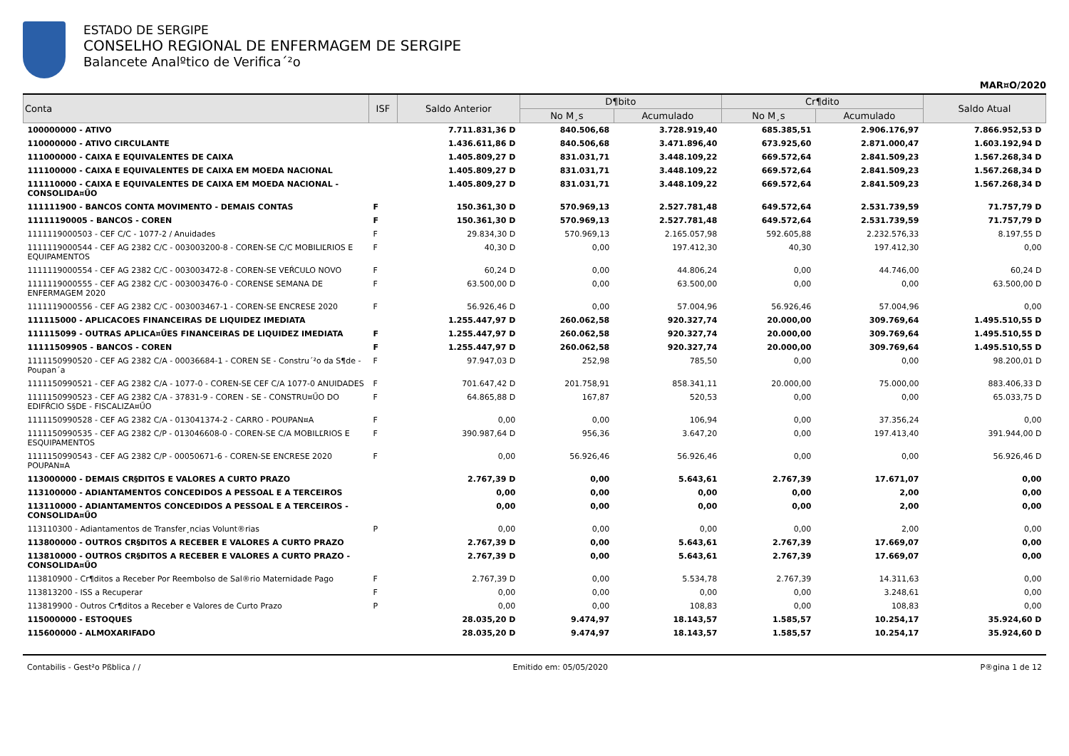ESTADO DE SERGIPE
CONSELHO REGIONAL DE ENFERMAGEM DE SERGIPE
Balancete Analºtico de Verifica´²o
MAR¤O/2020
| Conta | ISF | Saldo Anterior | D¶bito | | Cr¶dito | | Saldo Atual |
| --- | --- | --- | --- | --- | --- | --- | --- |
| | | | No M¸s | Acumulado | No M¸s | Acumulado | |
| 100000000 - ATIVO | | 7.711.831,36 D | 840.506,68 | 3.728.919,40 | 685.385,51 | 2.906.176,97 | 7.866.952,53 D |
| 110000000 - ATIVO CIRCULANTE | | 1.436.611,86 D | 840.506,68 | 3.471.896,40 | 673.925,60 | 2.871.000,47 | 1.603.192,94 D |
| 111000000 - CAIXA E EQUIVALENTES DE CAIXA | | 1.405.809,27 D | 831.031,71 | 3.448.109,22 | 669.572,64 | 2.841.509,23 | 1.567.268,34 D |
| 111100000 - CAIXA E EQUIVALENTES DE CAIXA EM MOEDA NACIONAL | | 1.405.809,27 D | 831.031,71 | 3.448.109,22 | 669.572,64 | 2.841.509,23 | 1.567.268,34 D |
| 111110000 - CAIXA E EQUIVALENTES DE CAIXA EM MOEDA NACIONAL - CONSOLIDA¤ŰO | | 1.405.809,27 D | 831.031,71 | 3.448.109,22 | 669.572,64 | 2.841.509,23 | 1.567.268,34 D |
| 111111900 - BANCOS CONTA MOVIMENTO - DEMAIS CONTAS | F | 150.361,30 D | 570.969,13 | 2.527.781,48 | 649.572,64 | 2.531.739,59 | 71.757,79 D |
| 11111190005 - BANCOS - COREN | F | 150.361,30 D | 570.969,13 | 2.527.781,48 | 649.572,64 | 2.531.739,59 | 71.757,79 D |
| 1111119000503 - CEF C/C - 1077-2 / Anuidades | F | 29.834,30 D | 570.969,13 | 2.165.057,98 | 592.605,88 | 2.232.576,33 | 8.197,55 D |
| 1111119000544 - CEF AG 2382 C/C - 003003200-8 - COREN-SE C/C MOBILIĽRIOS E EQUIPAMENTOS | F | 40,30 D | 0,00 | 197.412,30 | 40,30 | 197.412,30 | 0,00 |
| 1111119000554 - CEF AG 2382 C/C - 003003472-8 - COREN-SE VEŔCULO NOVO | F | 60,24 D | 0,00 | 44.806,24 | 0,00 | 44.746,00 | 60,24 D |
| 1111119000555 - CEF AG 2382 C/C - 003003476-0 - CORENSE SEMANA DE ENFERMAGEM 2020 | F | 63.500,00 D | 0,00 | 63.500,00 | 0,00 | 0,00 | 63.500,00 D |
| 1111119000556 - CEF AG 2382 C/C - 003003467-1 - COREN-SE ENCRESE 2020 | F | 56.926,46 D | 0,00 | 57.004,96 | 56.926,46 | 57.004,96 | 0,00 |
| 111115000 - APLICACOES FINANCEIRAS DE LIQUIDEZ IMEDIATA | | 1.255.447,97 D | 260.062,58 | 920.327,74 | 20.000,00 | 309.769,64 | 1.495.510,55 D |
| 111115099 - OUTRAS APLICA¤ŰES FINANCEIRAS DE LIQUIDEZ IMEDIATA | F | 1.255.447,97 D | 260.062,58 | 920.327,74 | 20.000,00 | 309.769,64 | 1.495.510,55 D |
| 11111509905 - BANCOS - COREN | F | 1.255.447,97 D | 260.062,58 | 920.327,74 | 20.000,00 | 309.769,64 | 1.495.510,55 D |
| 1111150990520 - CEF AG 2382 C/A - 00036684-1 - COREN SE - Constru´²o da S¶de - Poupan´a | F | 97.947,03 D | 252,98 | 785,50 | 0,00 | 0,00 | 98.200,01 D |
| 1111150990521 - CEF AG 2382 C/A - 1077-0 - COREN-SE CEF C/A 1077-0 ANUIDADES | F | 701.647,42 D | 201.758,91 | 858.341,11 | 20.000,00 | 75.000,00 | 883.406,33 D |
| 1111150990523 - CEF AG 2382 C/A - 37831-9 - COREN - SE - CONSTRU¤ŰO DO EDIFŔCIO S§DE - FISCALIZA¤ŰO | F | 64.865,88 D | 167,87 | 520,53 | 0,00 | 0,00 | 65.033,75 D |
| 1111150990528 - CEF AG 2382 C/A - 013041374-2 - CARRO - POUPAN¤A | F | 0,00 | 0,00 | 106,94 | 0,00 | 37.356,24 | 0,00 |
| 1111150990535 - CEF AG 2382 C/P - 013046608-0 - COREN-SE C/A MOBILĽRIOS E ESQUIPAMENTOS | F | 390.987,64 D | 956,36 | 3.647,20 | 0,00 | 197.413,40 | 391.944,00 D |
| 1111150990543 - CEF AG 2382 C/P - 00050671-6 - COREN-SE ENCRESE 2020 POUPAN¤A | F | 0,00 | 56.926,46 | 56.926,46 | 0,00 | 0,00 | 56.926,46 D |
| 113000000 - DEMAIS CR§DITOS E VALORES A CURTO PRAZO | | 2.767,39 D | 0,00 | 5.643,61 | 2.767,39 | 17.671,07 | 0,00 |
| 113100000 - ADIANTAMENTOS CONCEDIDOS A PESSOAL E A TERCEIROS | | 0,00 | 0,00 | 0,00 | 0,00 | 2,00 | 0,00 |
| 113110000 - ADIANTAMENTOS CONCEDIDOS A PESSOAL E A TERCEIROS - CONSOLIDA¤ŰO | | 0,00 | 0,00 | 0,00 | 0,00 | 2,00 | 0,00 |
| 113110300 - Adiantamentos de Transfer¸ncias Volunt®rias | P | 0,00 | 0,00 | 0,00 | 0,00 | 2,00 | 0,00 |
| 113800000 - OUTROS CR§DITOS A RECEBER E VALORES A CURTO PRAZO | | 2.767,39 D | 0,00 | 5.643,61 | 2.767,39 | 17.669,07 | 0,00 |
| 113810000 - OUTROS CR§DITOS A RECEBER E VALORES A CURTO PRAZO - CONSOLIDA¤ŰO | | 2.767,39 D | 0,00 | 5.643,61 | 2.767,39 | 17.669,07 | 0,00 |
| 113810900 - Cr¶ditos a Receber Por Reembolso de Sal®rio Maternidade Pago | F | 2.767,39 D | 0,00 | 5.534,78 | 2.767,39 | 14.311,63 | 0,00 |
| 113813200 - ISS a Recuperar | F | 0,00 | 0,00 | 0,00 | 0,00 | 3.248,61 | 0,00 |
| 113819900 - Outros Cr¶ditos a Receber e Valores de Curto Prazo | P | 0,00 | 0,00 | 108,83 | 0,00 | 108,83 | 0,00 |
| 115000000 - ESTOQUES | | 28.035,20 D | 9.474,97 | 18.143,57 | 1.585,57 | 10.254,17 | 35.924,60 D |
| 115600000 - ALMOXARIFADO | | 28.035,20 D | 9.474,97 | 18.143,57 | 1.585,57 | 10.254,17 | 35.924,60 D |
Contabilis - Gest²o Pßblica / / Emitido em: 05/05/2020 P®gina 1 de 12